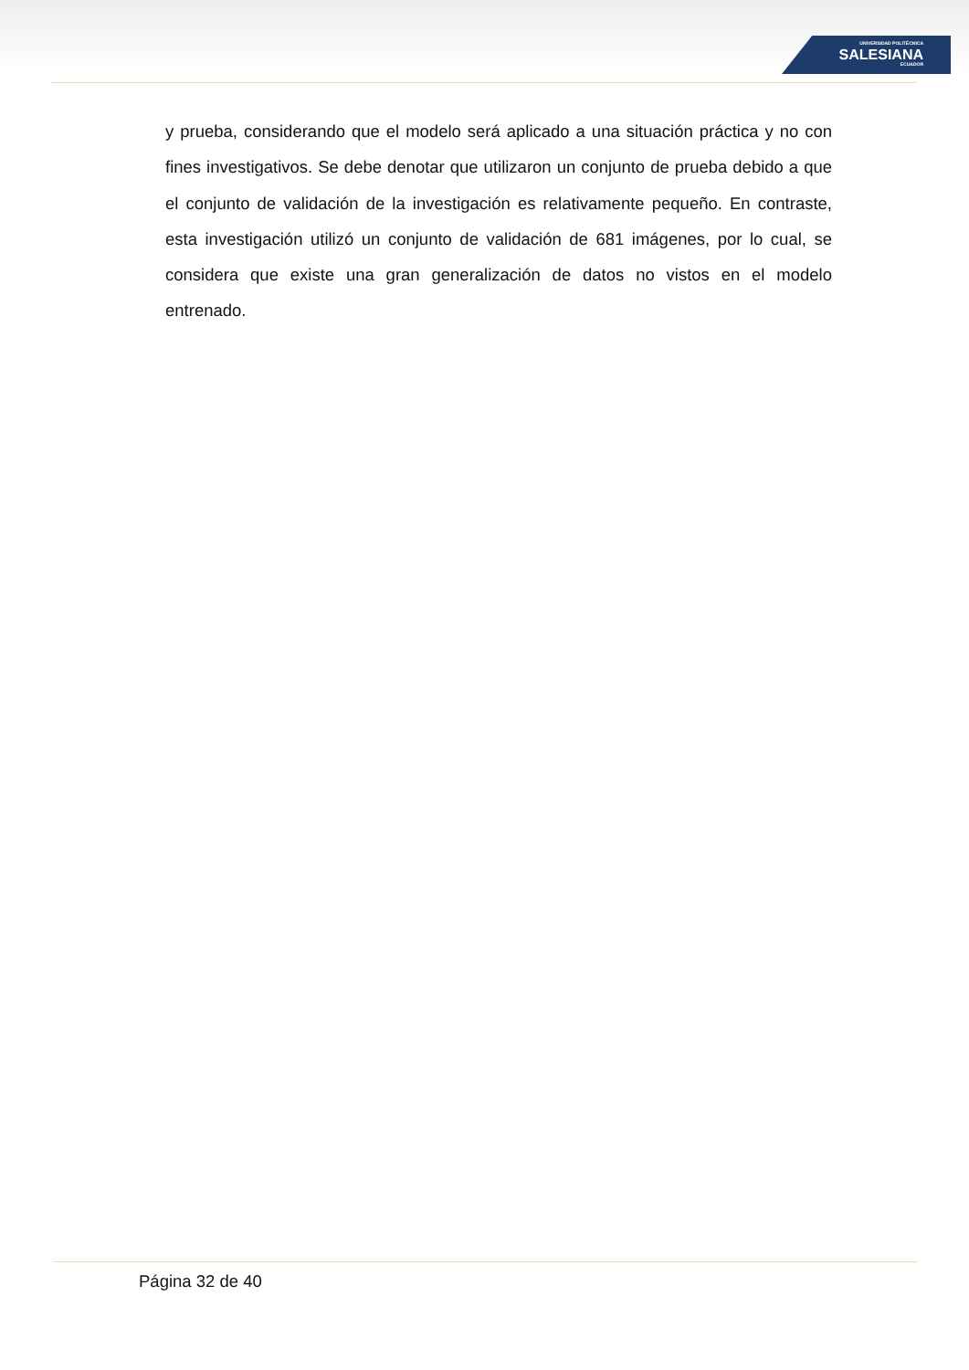UNIVERSIDAD POLITÉCNICA
SALESIANA
ECUADOR
y prueba, considerando que el modelo será aplicado a una situación práctica y no con fines investigativos. Se debe denotar que utilizaron un conjunto de prueba debido a que el conjunto de validación de la investigación es relativamente pequeño. En contraste, esta investigación utilizó un conjunto de validación de 681 imágenes, por lo cual, se considera que existe una gran generalización de datos no vistos en el modelo entrenado.
Página 32 de 40